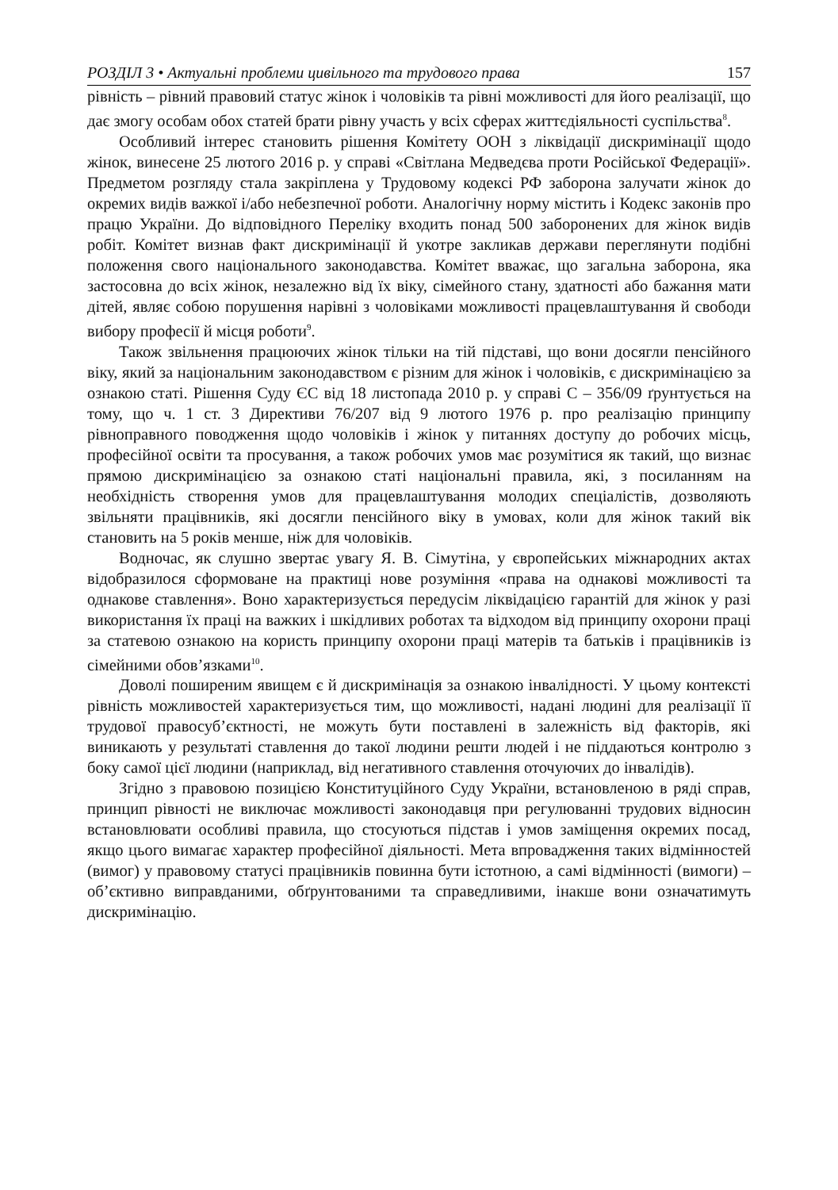РОЗДІЛ 3 • Актуальні проблеми цивільного та трудового права 157
рівність – рівний правовий статус жінок і чоловіків та рівні можливості для його реалізації, що дає змогу особам обох статей брати рівну участь у всіх сферах життєдіяльності суспільства<sup>8</sup>.
Особливий інтерес становить рішення Комітету ООН з ліквідації дискримінації щодо жінок, винесене 25 лютого 2016 р. у справі «Світлана Медведєва проти Російської Федерації». Предметом розгляду стала закріплена у Трудовому кодексі РФ заборона залучати жінок до окремих видів важкої і/або небезпечної роботи. Аналогічну норму містить і Кодекс законів про працю України. До відповідного Переліку входить понад 500 заборонених для жінок видів робіт. Комітет визнав факт дискримінації й укотре закликав держави переглянути подібні положення свого національного законодавства. Комітет вважає, що загальна заборона, яка застосовна до всіх жінок, незалежно від їх віку, сімейного стану, здатності або бажання мати дітей, являє собою порушення нарівні з чоловіками можливості працевлаштування й свободи вибору професії й місця роботи<sup>9</sup>.
Також звільнення працюючих жінок тільки на тій підставі, що вони досягли пенсійного віку, який за національним законодавством є різним для жінок і чоловіків, є дискримінацією за ознакою статі. Рішення Суду ЄС від 18 листопада 2010 р. у справі С – 356/09 ґрунтується на тому, що ч. 1 ст. 3 Директиви 76/207 від 9 лютого 1976 р. про реалізацію принципу рівноправного поводження щодо чоловіків і жінок у питаннях доступу до робочих місць, професійної освіти та просування, а також робочих умов має розумітися як такий, що визнає прямою дискримінацією за ознакою статі національні правила, які, з посиланням на необхідність створення умов для працевлаштування молодих спеціалістів, дозволяють звільняти працівників, які досягли пенсійного віку в умовах, коли для жінок такий вік становить на 5 років менше, ніж для чоловіків.
Водночас, як слушно звертає увагу Я. В. Сімутіна, у європейських міжнародних актах відобразилося сформоване на практиці нове розуміння «права на однакові можливості та однакове ставлення». Воно характеризується передусім ліквідацією гарантій для жінок у разі використання їх праці на важких і шкідливих роботах та відходом від принципу охорони праці за статевою ознакою на користь принципу охорони праці матерів та батьків і працівників із сімейними обов’язками<sup>10</sup>.
Доволі поширеним явищем є й дискримінація за ознакою інвалідності. У цьому контексті рівність можливостей характеризується тим, що можливості, надані людині для реалізації її трудової правосуб’єктності, не можуть бути поставлені в залежність від факторів, які виникають у результаті ставлення до такої людини решти людей і не піддаються контролю з боку самої цієї людини (наприклад, від негативного ставлення оточуючих до інвалідів).
Згідно з правовою позицією Конституційного Суду України, встановленою в ряді справ, принцип рівності не виключає можливості законодавця при регулюванні трудових відносин встановлювати особливі правила, що стосуються підстав і умов заміщення окремих посад, якщо цього вимагає характер професійної діяльності. Мета впровадження таких відмінностей (вимог) у правовому статусі працівників повинна бути істотною, а самі відмінності (вимоги) – об’єктивно виправданими, обґрунтованими та справедливими, інакше вони означатимуть дискримінацію.